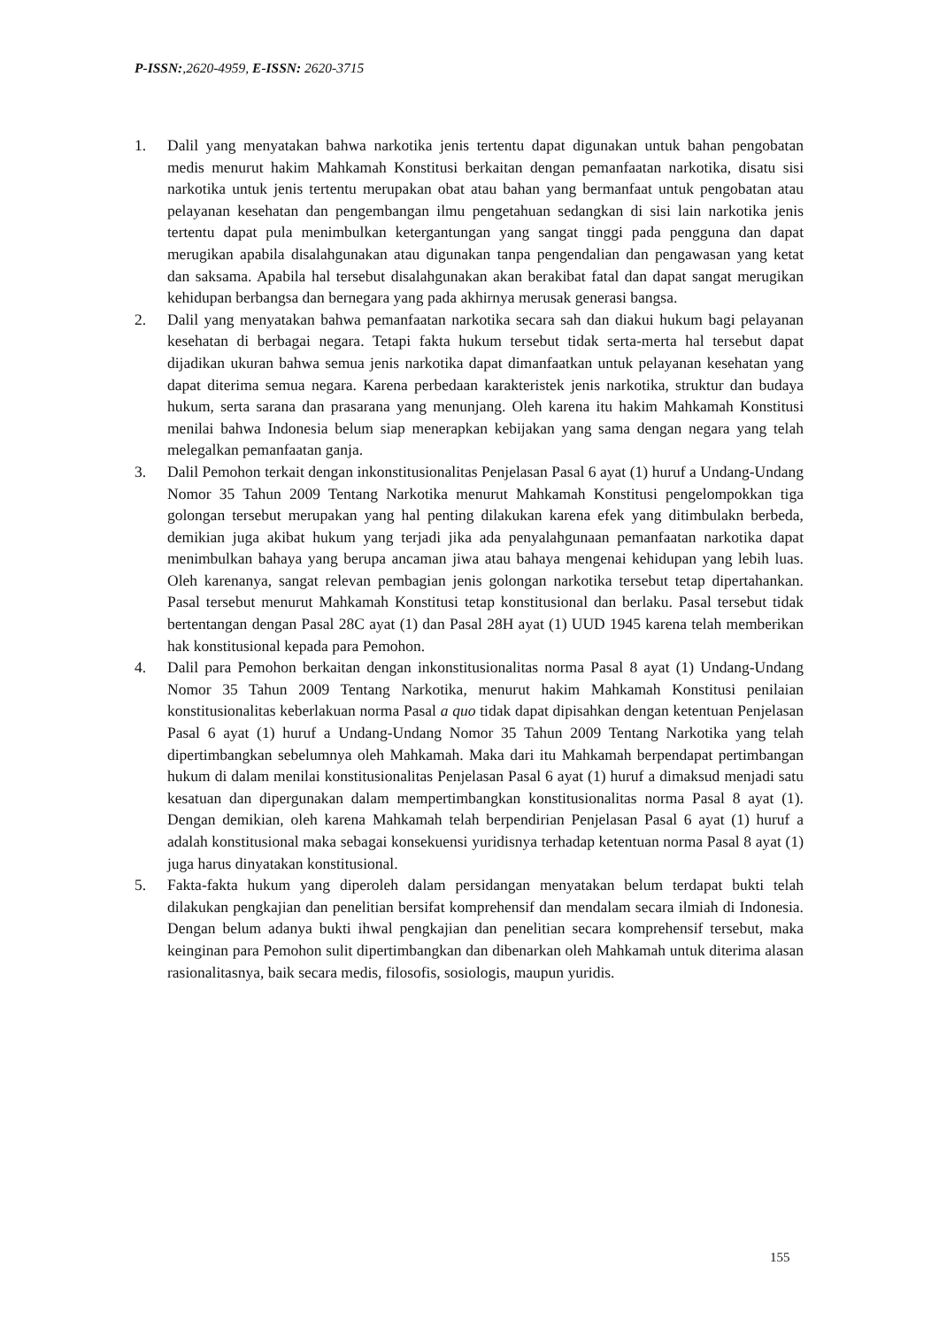P-ISSN:,2620-4959, E-ISSN: 2620-3715
1. Dalil yang menyatakan bahwa narkotika jenis tertentu dapat digunakan untuk bahan pengobatan medis menurut hakim Mahkamah Konstitusi berkaitan dengan pemanfaatan narkotika, disatu sisi narkotika untuk jenis tertentu merupakan obat atau bahan yang bermanfaat untuk pengobatan atau pelayanan kesehatan dan pengembangan ilmu pengetahuan sedangkan di sisi lain narkotika jenis tertentu dapat pula menimbulkan ketergantungan yang sangat tinggi pada pengguna dan dapat merugikan apabila disalahgunakan atau digunakan tanpa pengendalian dan pengawasan yang ketat dan saksama. Apabila hal tersebut disalahgunakan akan berakibat fatal dan dapat sangat merugikan kehidupan berbangsa dan bernegara yang pada akhirnya merusak generasi bangsa.
2. Dalil yang menyatakan bahwa pemanfaatan narkotika secara sah dan diakui hukum bagi pelayanan kesehatan di berbagai negara. Tetapi fakta hukum tersebut tidak serta-merta hal tersebut dapat dijadikan ukuran bahwa semua jenis narkotika dapat dimanfaatkan untuk pelayanan kesehatan yang dapat diterima semua negara. Karena perbedaan karakteristek jenis narkotika, struktur dan budaya hukum, serta sarana dan prasarana yang menunjang. Oleh karena itu hakim Mahkamah Konstitusi menilai bahwa Indonesia belum siap menerapkan kebijakan yang sama dengan negara yang telah melegalkan pemanfaatan ganja.
3. Dalil Pemohon terkait dengan inkonstitusionalitas Penjelasan Pasal 6 ayat (1) huruf a Undang-Undang Nomor 35 Tahun 2009 Tentang Narkotika menurut Mahkamah Konstitusi pengelompokkan tiga golongan tersebut merupakan yang hal penting dilakukan karena efek yang ditimbulakn berbeda, demikian juga akibat hukum yang terjadi jika ada penyalahgunaan pemanfaatan narkotika dapat menimbulkan bahaya yang berupa ancaman jiwa atau bahaya mengenai kehidupan yang lebih luas. Oleh karenanya, sangat relevan pembagian jenis golongan narkotika tersebut tetap dipertahankan. Pasal tersebut menurut Mahkamah Konstitusi tetap konstitusional dan berlaku. Pasal tersebut tidak bertentangan dengan Pasal 28C ayat (1) dan Pasal 28H ayat (1) UUD 1945 karena telah memberikan hak konstitusional kepada para Pemohon.
4. Dalil para Pemohon berkaitan dengan inkonstitusionalitas norma Pasal 8 ayat (1) Undang-Undang Nomor 35 Tahun 2009 Tentang Narkotika, menurut hakim Mahkamah Konstitusi penilaian konstitusionalitas keberlakuan norma Pasal a quo tidak dapat dipisahkan dengan ketentuan Penjelasan Pasal 6 ayat (1) huruf a Undang-Undang Nomor 35 Tahun 2009 Tentang Narkotika yang telah dipertimbangkan sebelumnya oleh Mahkamah. Maka dari itu Mahkamah berpendapat pertimbangan hukum di dalam menilai konstitusionalitas Penjelasan Pasal 6 ayat (1) huruf a dimaksud menjadi satu kesatuan dan dipergunakan dalam mempertimbangkan konstitusionalitas norma Pasal 8 ayat (1). Dengan demikian, oleh karena Mahkamah telah berpendirian Penjelasan Pasal 6 ayat (1) huruf a adalah konstitusional maka sebagai konsekuensi yuridisnya terhadap ketentuan norma Pasal 8 ayat (1) juga harus dinyatakan konstitusional.
5. Fakta-fakta hukum yang diperoleh dalam persidangan menyatakan belum terdapat bukti telah dilakukan pengkajian dan penelitian bersifat komprehensif dan mendalam secara ilmiah di Indonesia. Dengan belum adanya bukti ihwal pengkajian dan penelitian secara komprehensif tersebut, maka keinginan para Pemohon sulit dipertimbangkan dan dibenarkan oleh Mahkamah untuk diterima alasan rasionalitasnya, baik secara medis, filosofis, sosiologis, maupun yuridis.
155